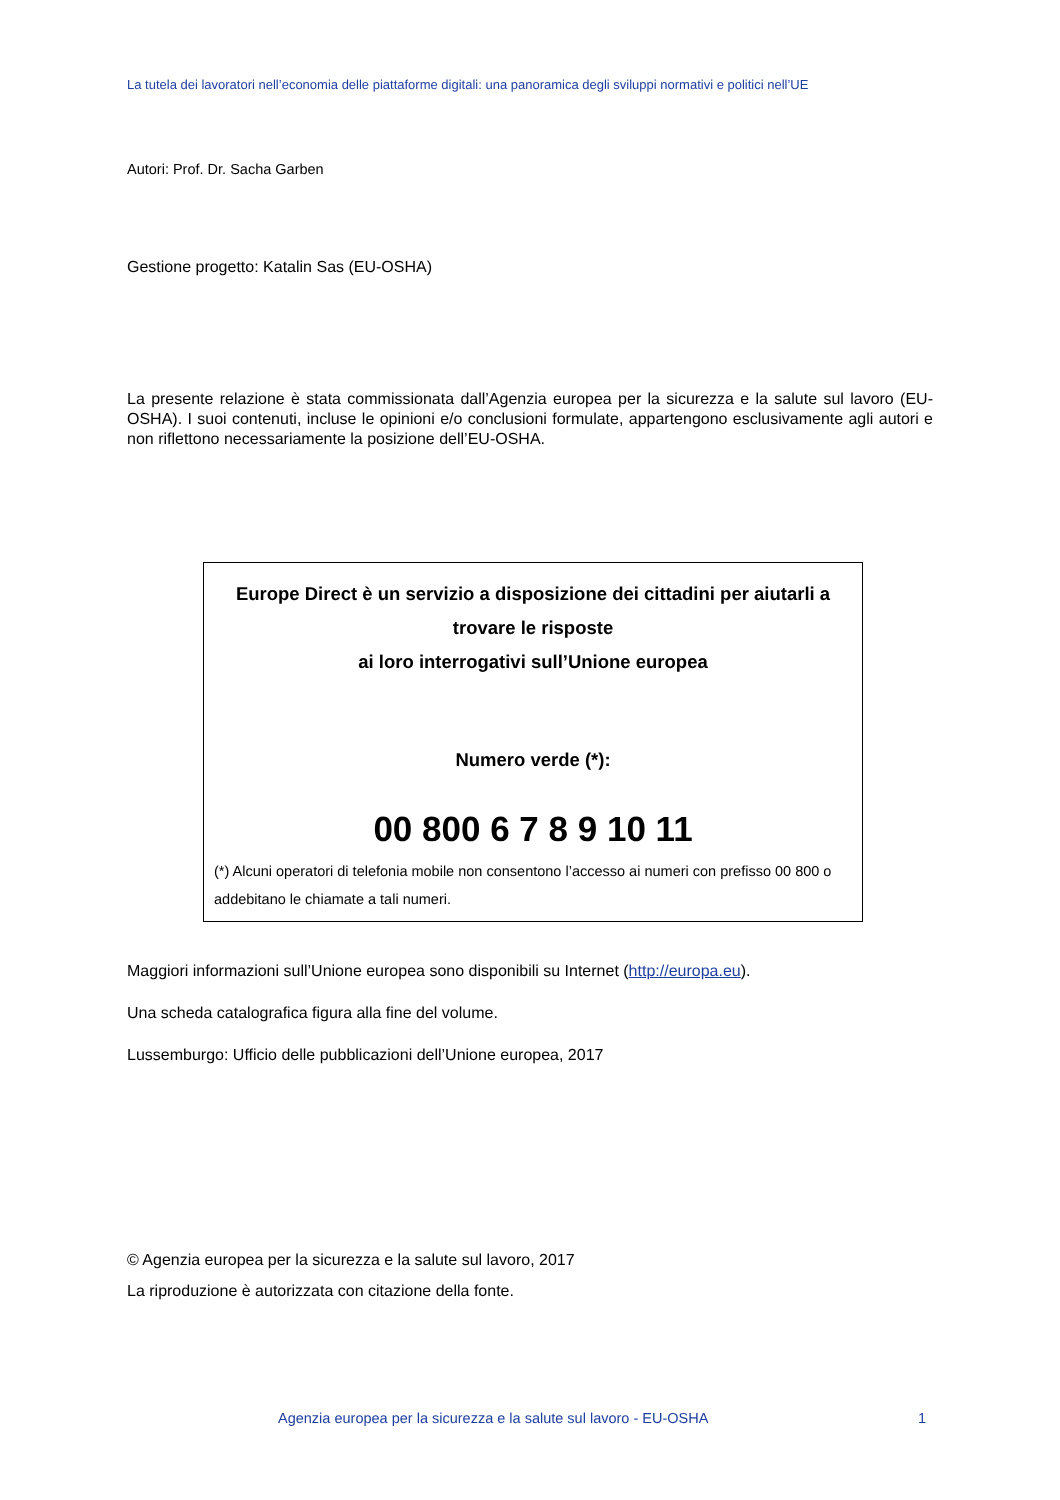La tutela dei lavoratori nell’economia delle piattaforme digitali: una panoramica degli sviluppi normativi e politici nell’UE
Autori: Prof. Dr. Sacha Garben
Gestione progetto: Katalin Sas (EU-OSHA)
La presente relazione è stata commissionata dall’Agenzia europea per la sicurezza e la salute sul lavoro (EU-OSHA). I suoi contenuti, incluse le opinioni e/o conclusioni formulate, appartengono esclusivamente agli autori e non riflettono necessariamente la posizione dell’EU-OSHA.
Europe Direct è un servizio a disposizione dei cittadini per aiutarli a trovare le risposte
ai loro interrogativi sull’Unione europea
Numero verde (*):
00 800 6 7 8 9 10 11
(*) Alcuni operatori di telefonia mobile non consentono l’accesso ai numeri con prefisso 00 800 o addebitano le chiamate a tali numeri.
Maggiori informazioni sull’Unione europea sono disponibili su Internet (http://europa.eu).
Una scheda catalografica figura alla fine del volume.
Lussemburgo: Ufficio delle pubblicazioni dell’Unione europea, 2017
© Agenzia europea per la sicurezza e la salute sul lavoro, 2017
La riproduzione è autorizzata con citazione della fonte.
Agenzia europea per la sicurezza e la salute sul lavoro - EU-OSHA 1